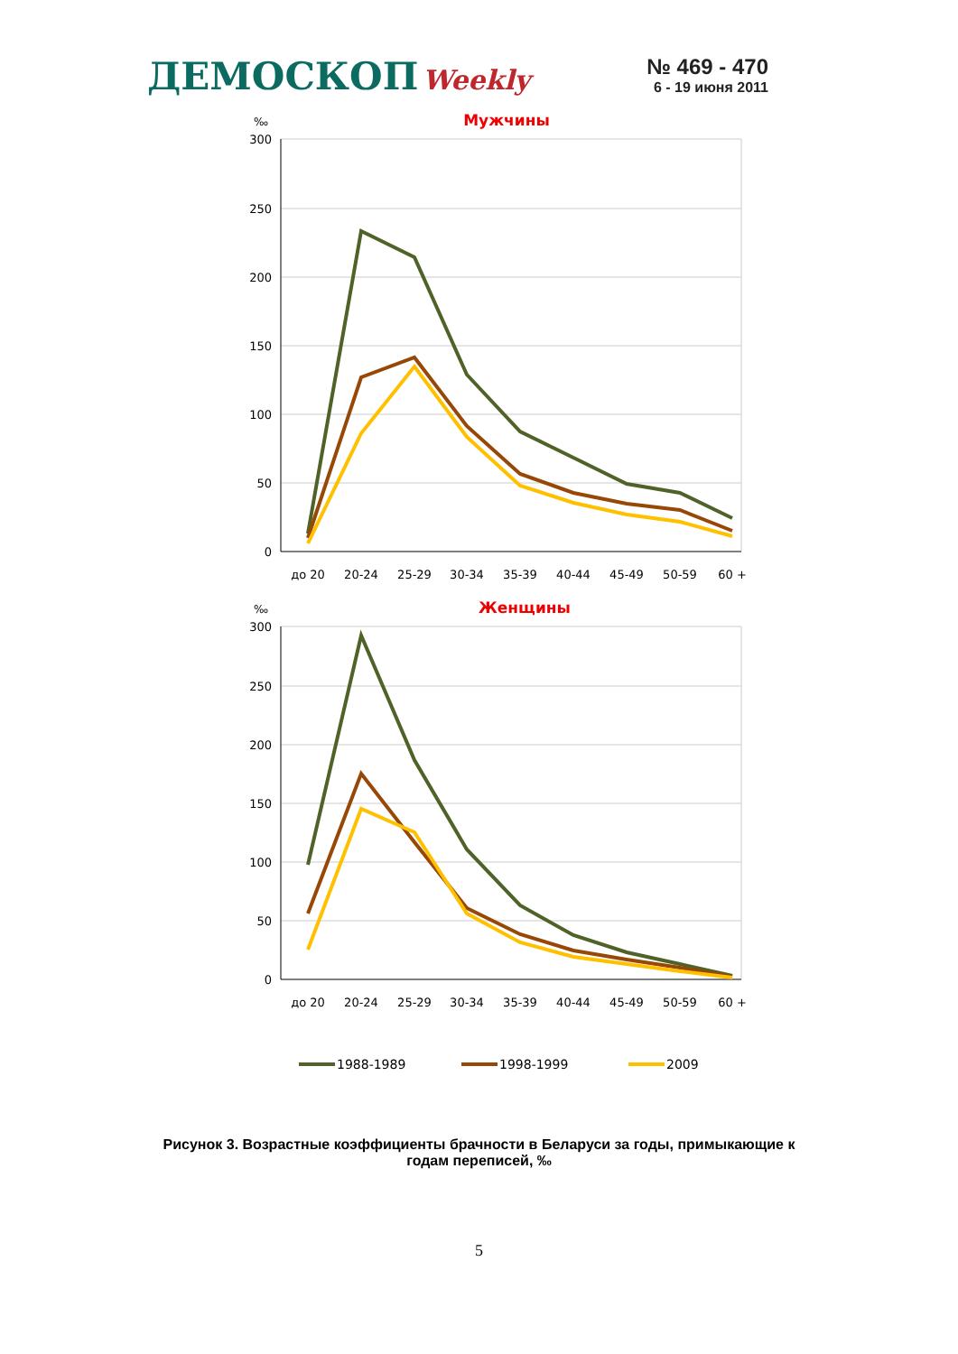ДЕМОСКОП Weekly
№ 469 - 470
6 - 19 июня 2011
Мужчины
‰
300
250
200
150
100
50
0
до 20
20-24
25-29
30-34
35-39
40-44
45-49
50-59
60 +
Женщины
‰
300
250
200
150
100
50
0
до 20
20-24
25-29
30-34
35-39
40-44
45-49
50-59
60 +
1988-1989
1998-1999
2009
Рисунок 3. Возрастные коэффициенты брачности в Беларуси за годы, примыкающие к годам переписей, ‰
5